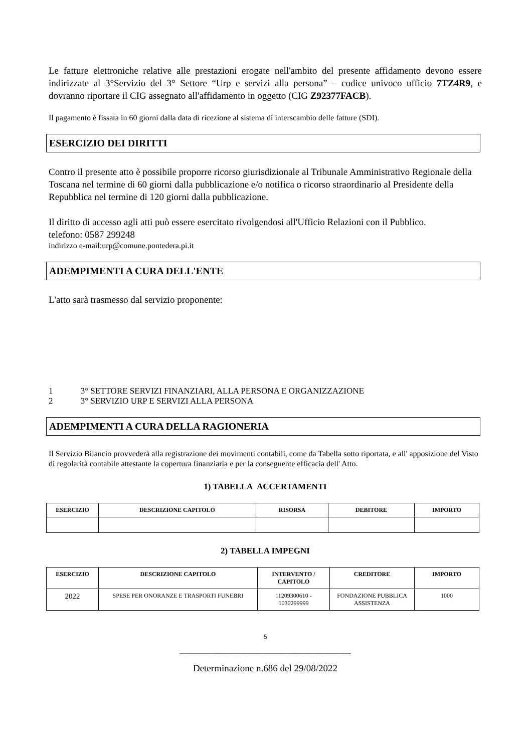Le fatture elettroniche relative alle prestazioni erogate nell'ambito del presente affidamento devono essere indirizzate al 3°Servizio del 3° Settore “Urp e servizi alla persona” – codice univoco ufficio 7TZ4R9, e dovranno riportare il CIG assegnato all'affidamento in oggetto (CIG Z92377FACB).
Il pagamento è fissata in 60 giorni dalla data di ricezione al sistema di interscambio delle fatture (SDI).
ESERCIZIO DEI DIRITTI
Contro il presente atto è possibile proporre ricorso giurisdizionale al Tribunale Amministrativo Regionale della Toscana nel termine di 60 giorni dalla pubblicazione e/o notifica o ricorso straordinario al Presidente della Repubblica nel termine di 120 giorni dalla pubblicazione.
Il diritto di accesso agli atti può essere esercitato rivolgendosi all'Ufficio Relazioni con il Pubblico.
telefono: 0587 299248
indirizzo e-mail:urp@comune.pontedera.pi.it
ADEMPIMENTI A CURA DELL'ENTE
L'atto sarà trasmesso dal servizio proponente:
1 3° SETTORE SERVIZI FINANZIARI, ALLA PERSONA E ORGANIZZAZIONE
2 3° SERVIZIO URP E SERVIZI ALLA PERSONA
ADEMPIMENTI A CURA DELLA RAGIONERIA
Il Servizio Bilancio provvederà alla registrazione dei movimenti contabili, come da Tabella sotto riportata, e all' apposizione del Visto di regolarità contabile attestante la copertura finanziaria e per la conseguente efficacia dell' Atto.
1) TABELLA ACCERTAMENTI
| ESERCIZIO | DESCRIZIONE CAPITOLO | RISORSA | DEBITORE | IMPORTO |
| --- | --- | --- | --- | --- |
2) TABELLA IMPEGNI
| ESERCIZIO | DESCRIZIONE CAPITOLO | INTERVENTO / CAPITOLO | CREDITORE | IMPORTO |
| --- | --- | --- | --- | --- |
| 2022 | SPESE PER ONORANZE E TRASPORTI FUNEBRI | 11209300610 - 1030299999 | FONDAZIONE PUBBLICA ASSISTENZA | 1000 |
5
____________________________________
Determinazione n.686 del 29/08/2022